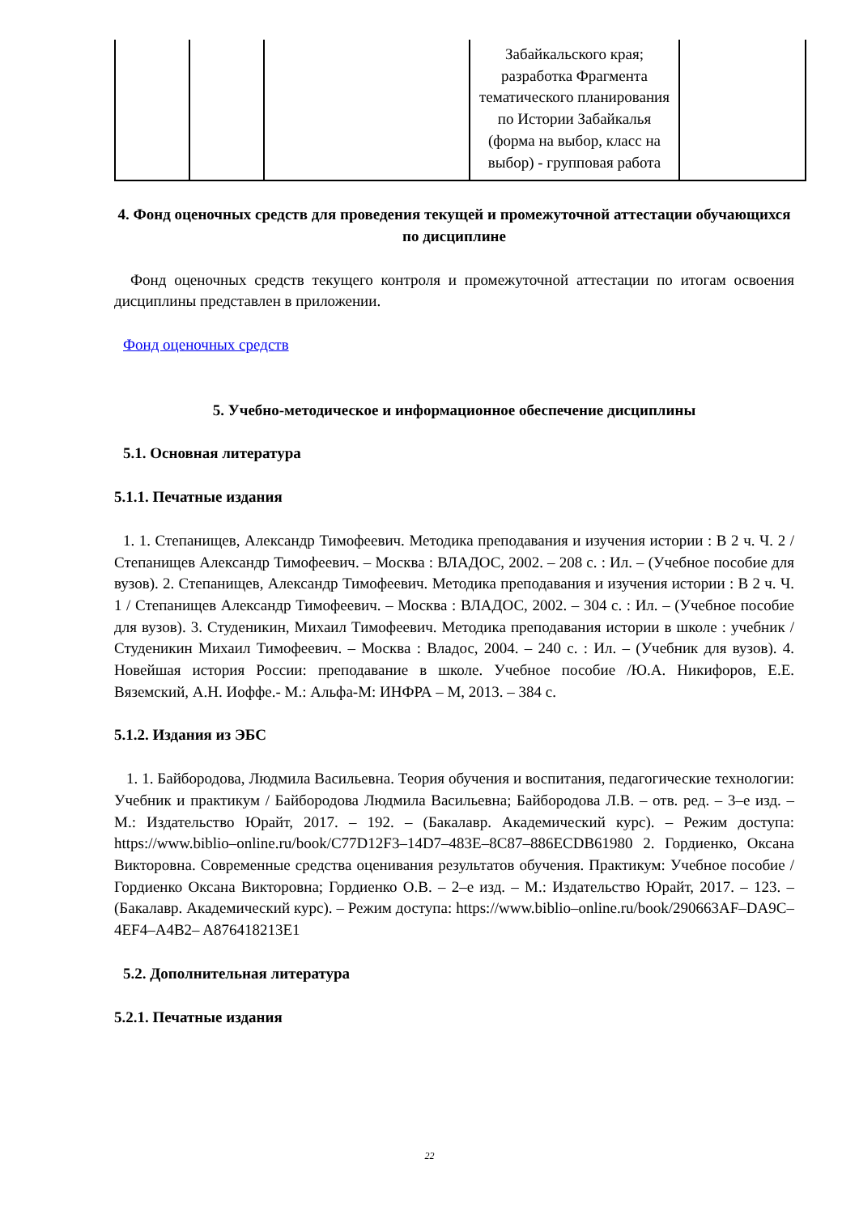| | | | Забайкальского края; разработка Фрагмента тематического планирования по Истории Забайкалья (форма на выбор, класс на выбор) - групповая работа | |
4. Фонд оценочных средств для проведения текущей и промежуточной аттестации обучающихся по дисциплине
Фонд оценочных средств текущего контроля и промежуточной аттестации по итогам освоения дисциплины представлен в приложении.
Фонд оценочных средств
5. Учебно-методическое и информационное обеспечение дисциплины
5.1. Основная литература
5.1.1. Печатные издания
1. 1. Степанищев, Александр Тимофеевич. Методика преподавания и изучения истории : В 2 ч. Ч. 2 / Степанищев Александр Тимофеевич. – Москва : ВЛАДОС, 2002. – 208 с. : Ил. – (Учебное пособие для вузов). 2. Степанищев, Александр Тимофеевич. Методика преподавания и изучения истории : В 2 ч. Ч. 1 / Степанищев Александр Тимофеевич. – Москва : ВЛАДОС, 2002. – 304 с. : Ил. – (Учебное пособие для вузов). 3. Студеникин, Михаил Тимофеевич. Методика преподавания истории в школе : учебник / Студеникин Михаил Тимофеевич. – Москва : Владос, 2004. – 240 с. : Ил. – (Учебник для вузов). 4. Новейшая история России: преподавание в школе. Учебное пособие /Ю.А. Никифоров, Е.Е. Вяземский, А.Н. Иоффе.- М.: Альфа-М: ИНФРА – М, 2013. – 384 с.
5.1.2. Издания из ЭБС
1. 1. Байбородова, Людмила Васильевна. Теория обучения и воспитания, педагогические технологии: Учебник и практикум / Байбородова Людмила Васильевна; Байбородова Л.В. – отв. ред. – 3–е изд. – М.: Издательство Юрайт, 2017. – 192. – (Бакалавр. Академический курс). – Режим доступа: https://www.biblio–online.ru/book/C77D12F3–14D7–483E–8C87–886ECDB61980 2. Гордиенко, Оксана Викторовна. Современные средства оценивания результатов обучения. Практикум: Учебное пособие / Гордиенко Оксана Викторовна; Гордиенко О.В. – 2–е изд. – М.: Издательство Юрайт, 2017. – 123. – (Бакалавр. Академический курс). – Режим доступа: https://www.biblio–online.ru/book/290663AF–DA9C–4EF4–A4B2– A876418213E1
5.2. Дополнительная литература
5.2.1. Печатные издания
22